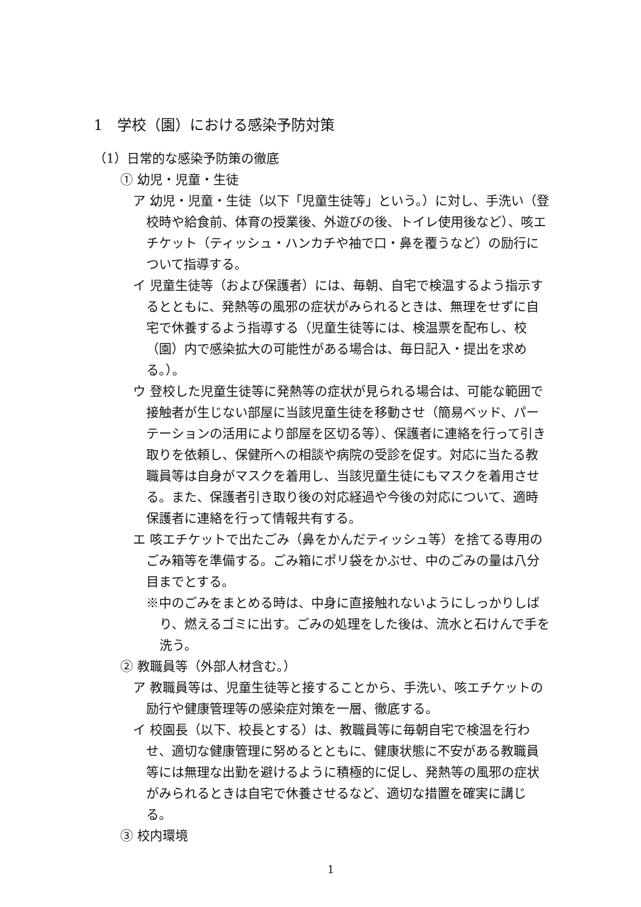1　学校（園）における感染予防対策
（1）日常的な感染予防策の徹底
① 幼児・児童・生徒
ア 幼児・児童・生徒（以下「児童生徒等」という。）に対し、手洗い（登校時や給食前、体育の授業後、外遊びの後、トイレ使用後など）、咳エチケット（ティッシュ・ハンカチや袖で口・鼻を覆うなど）の励行について指導する。
イ 児童生徒等（および保護者）には、毎朝、自宅で検温するよう指示するとともに、発熱等の風邪の症状がみられるときは、無理をせずに自宅で休養するよう指導する（児童生徒等には、検温票を配布し、校（園）内で感染拡大の可能性がある場合は、毎日記入・提出を求める。）。
ウ 登校した児童生徒等に発熱等の症状が見られる場合は、可能な範囲で接触者が生じない部屋に当該児童生徒を移動させ（簡易ベッド、パーテーションの活用により部屋を区切る等）、保護者に連絡を行って引き取りを依頼し、保健所への相談や病院の受診を促す。対応に当たる教職員等は自身がマスクを着用し、当該児童生徒にもマスクを着用させる。また、保護者引き取り後の対応経過や今後の対応について、適時保護者に連絡を行って情報共有する。
エ 咳エチケットで出たごみ（鼻をかんだティッシュ等）を捨てる専用のごみ箱等を準備する。ごみ箱にポリ袋をかぶせ、中のごみの量は八分目までとする。
※中のごみをまとめる時は、中身に直接触れないようにしっかりしばり、燃えるゴミに出す。ごみの処理をした後は、流水と石けんで手を洗う。
② 教職員等（外部人材含む。）
ア 教職員等は、児童生徒等と接することから、手洗い、咳エチケットの励行や健康管理等の感染症対策を一層、徹底する。
イ 校園長（以下、校長とする）は、教職員等に毎朝自宅で検温を行わせ、適切な健康管理に努めるとともに、健康状態に不安がある教職員等には無理な出勤を避けるように積極的に促し、発熱等の風邪の症状がみられるときは自宅で休養させるなど、適切な措置を確実に講じる。
③ 校内環境
1